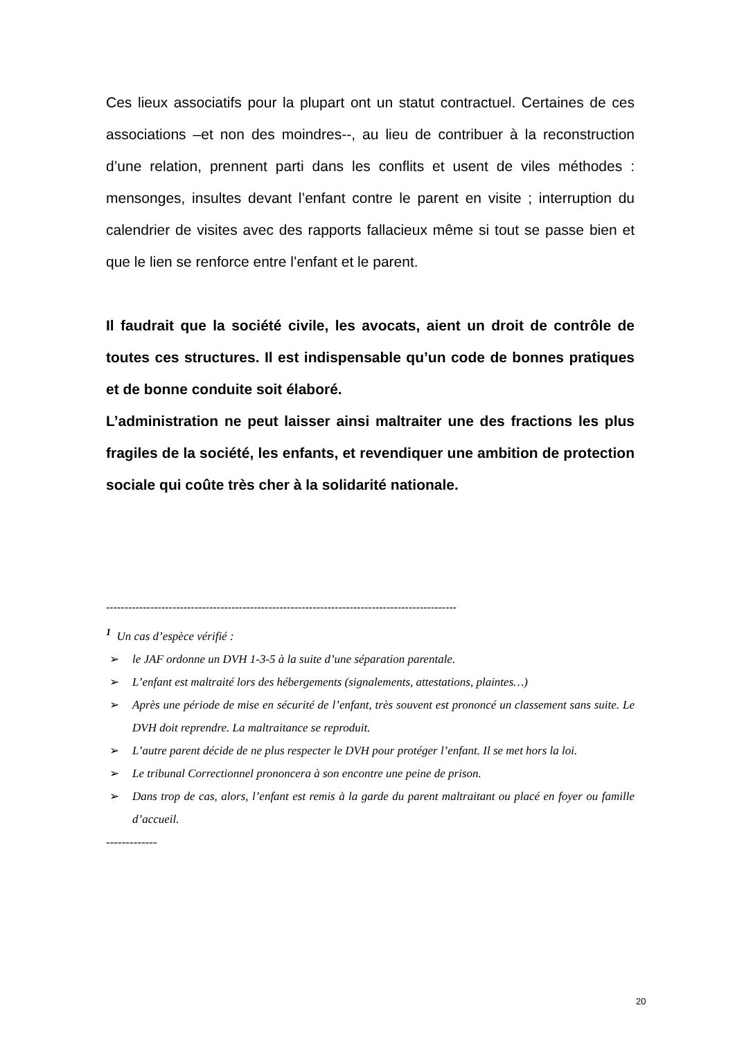Ces lieux associatifs pour la plupart ont un statut contractuel. Certaines de ces associations –et non des moindres--, au lieu de contribuer à la reconstruction d’une relation, prennent parti dans les conflits et usent de viles méthodes : mensonges, insultes devant l’enfant contre le parent en visite ; interruption du calendrier de visites avec des rapports fallacieux même si tout se passe bien et que le lien se renforce entre l’enfant et le parent.
Il faudrait que la société civile, les avocats, aient un droit de contrôle de toutes ces structures. Il est indispensable qu’un code de bonnes pratiques et de bonne conduite soit élaboré.
L’administration ne peut laisser ainsi maltraiter une des fractions les plus fragiles de la société, les enfants, et revendiquer une ambition de protection sociale qui coûte très cher à la solidarité nationale.
-----------------------------------------------------------------------------------------------
<sup>1</sup> Un cas d’espèce vérifié :
➢ le JAF ordonne un DVH 1-3-5 à la suite d’une séparation parentale.
➢ L’enfant est maltraité lors des hébergements (signalements, attestations, plaintes…)
➢ Après une période de mise en sécurité de l’enfant, très souvent est prononcé un classement sans suite. Le DVH doit reprendre. La maltraitance se reproduit.
➢ L’autre parent décide de ne plus respecter le DVH pour protéger l’enfant. Il se met hors la loi.
➢ Le tribunal Correctionnel prononcera à son encontre une peine de prison.
➢ Dans trop de cas, alors, l’enfant est remis à la garde du parent maltraitant ou placé en foyer ou famille d’accueil.
-------------
20